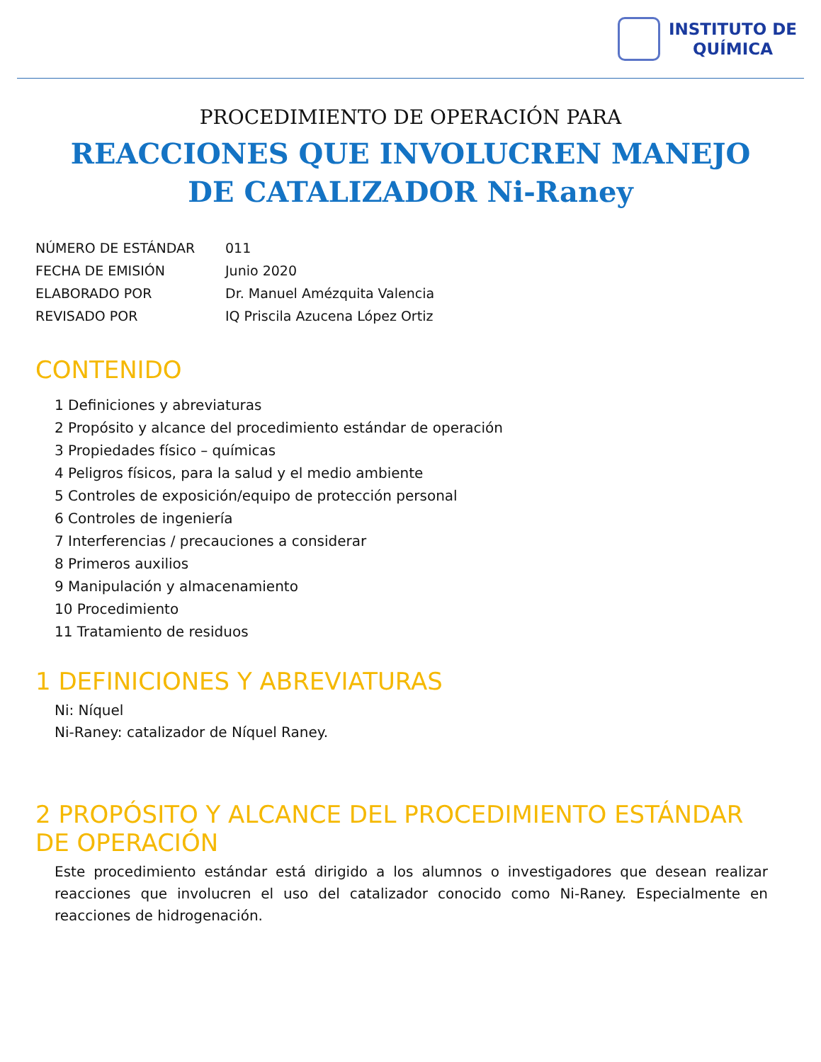INSTITUTO DE
QUÍMICA
PROCEDIMIENTO DE OPERACIÓN PARA
REACCIONES QUE INVOLUCREN MANEJO
DE CATALIZADOR Ni-Raney
| NÚMERO DE ESTÁNDAR | 011 |
| FECHA DE EMISIÓN | Junio 2020 |
| ELABORADO POR | Dr. Manuel Amézquita Valencia |
| REVISADO POR | IQ Priscila Azucena López Ortiz |
CONTENIDO
1 Definiciones y abreviaturas
2 Propósito y alcance del procedimiento estándar de operación
3 Propiedades físico – químicas
4 Peligros físicos, para la salud y el medio ambiente
5 Controles de exposición/equipo de protección personal
6 Controles de ingeniería
7 Interferencias / precauciones a considerar
8 Primeros auxilios
9 Manipulación y almacenamiento
10 Procedimiento
11 Tratamiento de residuos
1 DEFINICIONES Y ABREVIATURAS
Ni: Níquel
Ni-Raney: catalizador de Níquel Raney.
2 PROPÓSITO Y ALCANCE DEL PROCEDIMIENTO ESTÁNDAR DE OPERACIÓN
Este procedimiento estándar está dirigido a los alumnos o investigadores que desean realizar reacciones que involucren el uso del catalizador conocido como Ni-Raney. Especialmente en reacciones de hidrogenación.